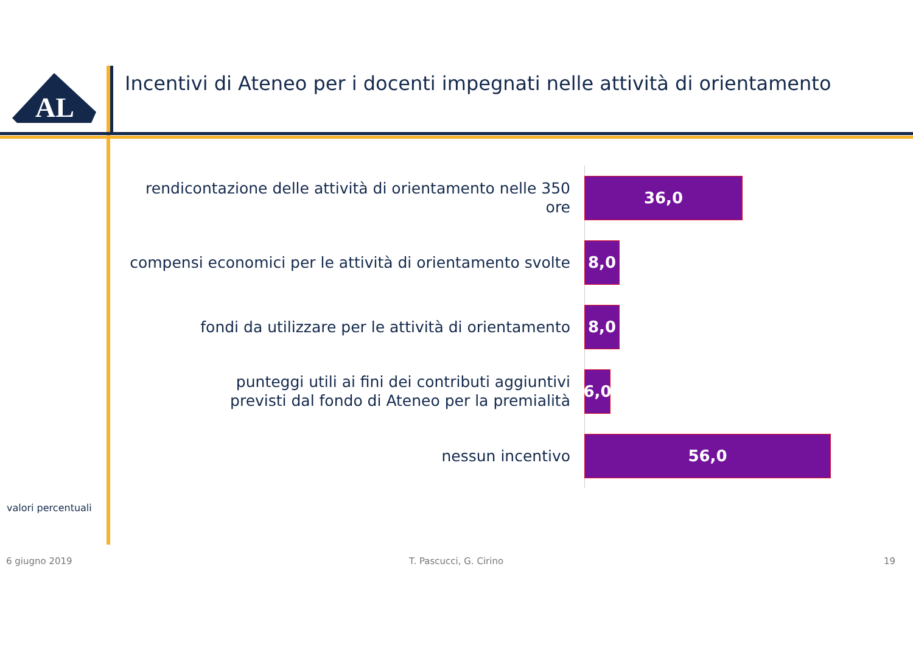AL
Incentivi di Ateneo per i docenti impegnati nelle attività di orientamento
rendicontazione delle attività di orientamento nelle 350 ore
36,0
compensi economici per le attività di orientamento svolte
8,0
fondi da utilizzare per le attività di orientamento
8,0
punteggi utili ai fini dei contributi aggiuntivi
previsti dal fondo di Ateneo per la premialità
6,0
nessun incentivo
56,0
valori percentuali
6 giugno 2019 T. Pascucci, G. Cirino 19